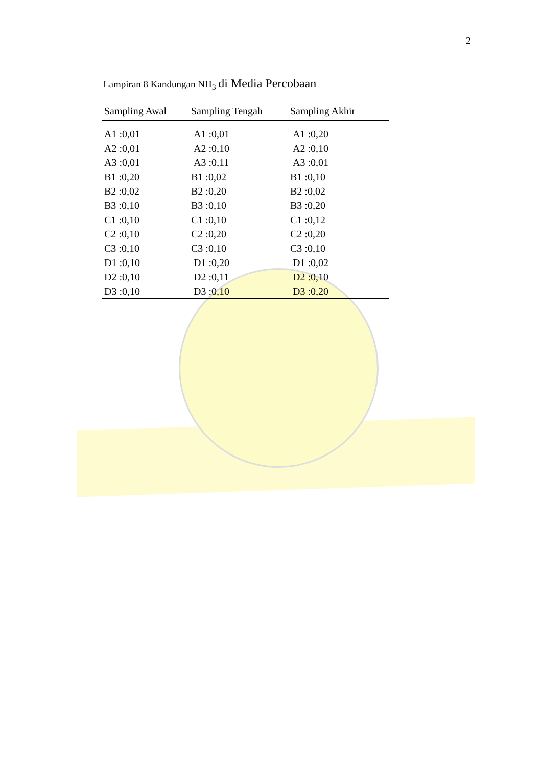2
Lampiran 8 Kandungan NH<sub>3</sub> di Media Percobaan
| Sampling Awal | Sampling Tengah | Sampling Akhir |
| --- | --- | --- |
| A1 :0,01 | A1 :0,01 | A1 :0,20 |
| A2 :0,01 | A2 :0,10 | A2 :0,10 |
| A3 :0,01 | A3 :0,11 | A3 :0,01 |
| B1 :0,20 | B1 :0,02 | B1 :0,10 |
| B2 :0,02 | B2 :0,20 | B2 :0,02 |
| B3 :0,10 | B3 :0,10 | B3 :0,20 |
| C1 :0,10 | C1 :0,10 | C1 :0,12 |
| C2 :0,10 | C2 :0,20 | C2 :0,20 |
| C3 :0,10 | C3 :0,10 | C3 :0,10 |
| D1 :0,10 | D1 :0,20 | D1 :0,02 |
| D2 :0,10 | D2 :0,11 | D2 :0,10 |
| D3 :0,10 | D3 :0,10 | D3 :0,20 |